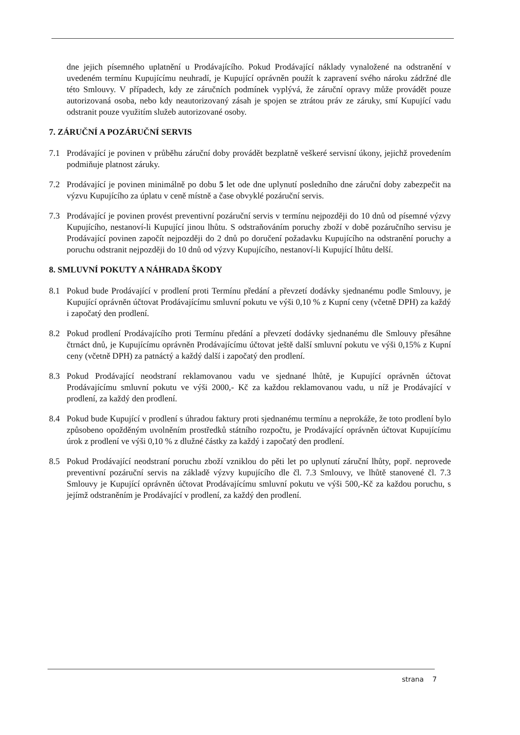dne jejich písemného uplatnění u Prodávajícího. Pokud Prodávající náklady vynaložené na odstranění v uvedeném termínu Kupujícímu neuhradí, je Kupující oprávněn použít k zapravení svého nároku zádržné dle této Smlouvy. V případech, kdy ze záručních podmínek vyplývá, že záruční opravy může provádět pouze autorizovaná osoba, nebo kdy neautorizovaný zásah je spojen se ztrátou práv ze záruky, smí Kupující vadu odstranit pouze využitím služeb autorizované osoby.
7. ZÁRUČNÍ A POZÁRUČNÍ SERVIS
7.1 Prodávající je povinen v průběhu záruční doby provádět bezplatně veškeré servisní úkony, jejichž provedením podmiňuje platnost záruky.
7.2 Prodávající je povinen minimálně po dobu 5 let ode dne uplynutí posledního dne záruční doby zabezpečit na výzvu Kupujícího za úplatu v ceně místně a čase obvyklé pozáruční servis.
7.3 Prodávající je povinen provést preventivní pozáruční servis v termínu nejpozději do 10 dnů od písemné výzvy Kupujícího, nestanoví-li Kupující jinou lhůtu. S odstraňováním poruchy zboží v době pozáručního servisu je Prodávající povinen započít nejpozději do 2 dnů po doručení požadavku Kupujícího na odstranění poruchy a poruchu odstranit nejpozději do 10 dnů od výzvy Kupujícího, nestanoví-li Kupující lhůtu delší.
8. SMLUVNÍ POKUTY A NÁHRADA ŠKODY
8.1 Pokud bude Prodávající v prodlení proti Termínu předání a převzetí dodávky sjednanému podle Smlouvy, je Kupující oprávněn účtovat Prodávajícímu smluvní pokutu ve výši 0,10 % z Kupní ceny (včetně DPH) za každý i započatý den prodlení.
8.2 Pokud prodlení Prodávajícího proti Termínu předání a převzetí dodávky sjednanému dle Smlouvy přesáhne čtrnáct dnů, je Kupujícímu oprávněn Prodávajícímu účtovat ještě další smluvní pokutu ve výši 0,15% z Kupní ceny (včetně DPH) za patnáctý a každý další i započatý den prodlení.
8.3 Pokud Prodávající neodstraní reklamovanou vadu ve sjednané lhůtě, je Kupující oprávněn účtovat Prodávajícímu smluvní pokutu ve výši 2000,- Kč za každou reklamovanou vadu, u níž je Prodávající v prodlení, za každý den prodlení.
8.4 Pokud bude Kupující v prodlení s úhradou faktury proti sjednanému termínu a neprokáže, že toto prodlení bylo způsobeno opožděným uvolněním prostředků státního rozpočtu, je Prodávající oprávněn účtovat Kupujícímu úrok z prodlení ve výši 0,10 % z dlužné částky za každý i započatý den prodlení.
8.5 Pokud Prodávající neodstraní poruchu zboží vzniklou do pěti let po uplynutí záruční lhůty, popř. neprovede preventivní pozáruční servis na základě výzvy kupujícího dle čl. 7.3 Smlouvy, ve lhůtě stanovené čl. 7.3 Smlouvy je Kupující oprávněn účtovat Prodávajícímu smluvní pokutu ve výši 500,-Kč za každou poruchu, s jejímž odstraněním je Prodávající v prodlení, za každý den prodlení.
strana 7